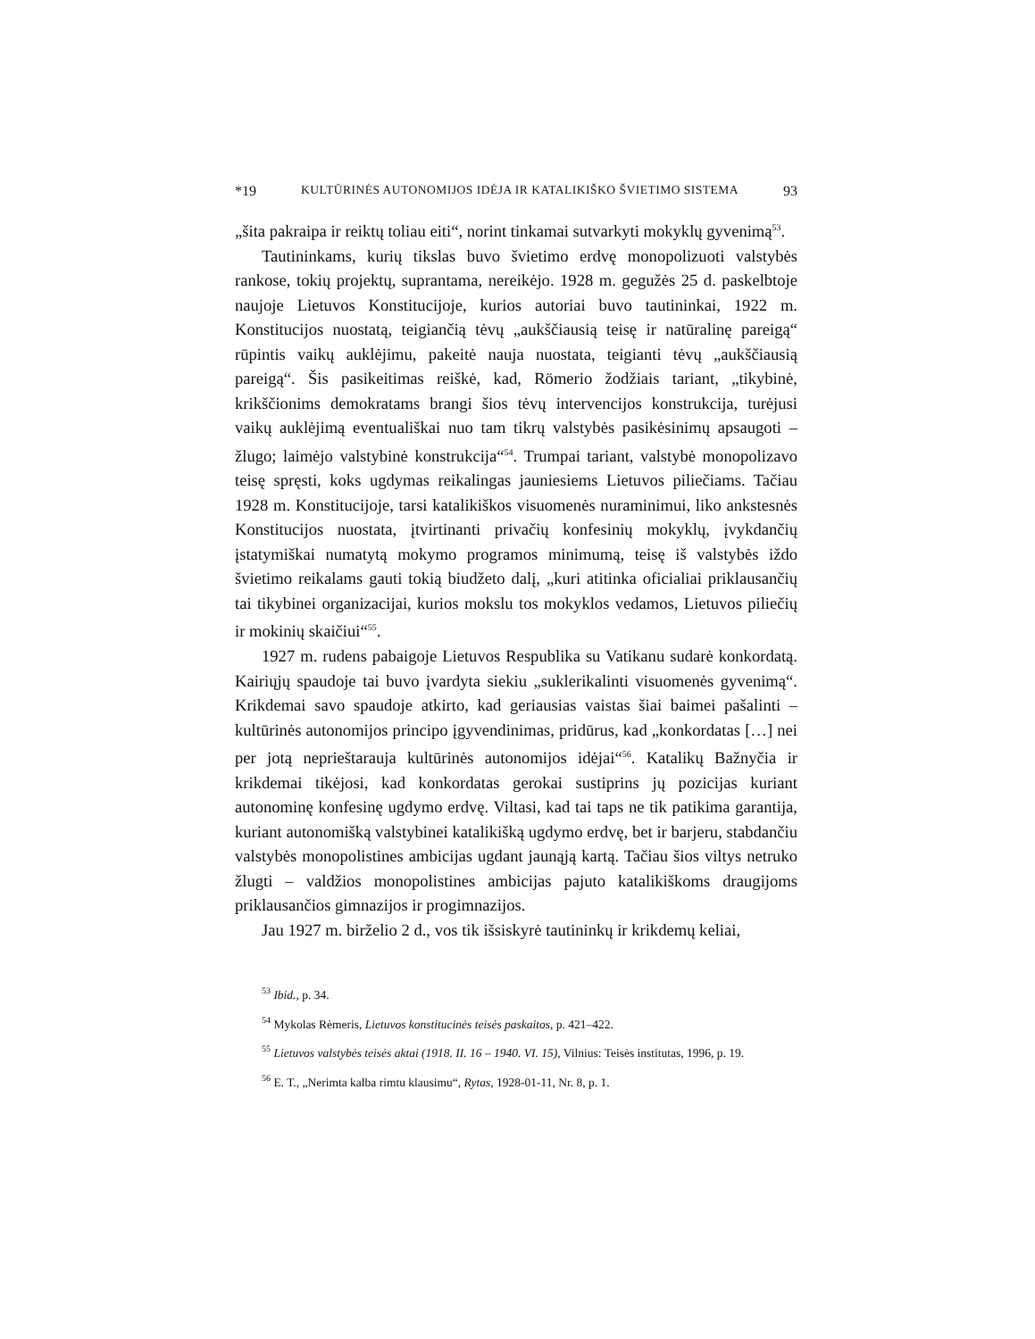*19 KULTŪRINĖS AUTONOMIJOS IDĖJA IR KATALIKIŠKO ŠVIETIMO SISTEMA 93
„šita pakraipa ir reiktų toliau eiti“, norint tinkamai sutvarkyti mokyklų gyvenimą<sup>53</sup>.
Tautininkams, kurių tikslas buvo švietimo erdvę monopolizuoti valstybės rankose, tokių projektų, suprantama, nereikėjo. 1928 m. gegužės 25 d. paskelbtoje naujoje Lietuvos Konstitucijoje, kurios autoriai buvo tautininkai, 1922 m. Konstitucijos nuostatą, teigiančią tėvų „aukščiausią teisę ir natūralinę pareigą“ rūpintis vaikų auklėjimu, pakeitė nauja nuostata, teigianti tėvų „aukščiausią pareigą“. Šis pasikeitimas reiškė, kad, Römerio žodžiais tariant, „tikybinė, krikščionims demokratams brangi šios tėvų intervencijos konstrukcija, turėjusi vaikų auklėjimą eventuališkai nuo tam tikrų valstybės pasikėsinimų apsaugoti – žlugo; laimėjo valstybinė konstrukcija“<sup>54</sup>. Trumpai tariant, valstybė monopolizavo teisę spręsti, koks ugdymas reikalingas jauniesiems Lietuvos piliečiams. Tačiau 1928 m. Konstitucijoje, tarsi katalikiškos visuomenės nuraminimui, liko ankstesnės Konstitucijos nuostata, įtvirtinanti privačių konfesinių mokyklų, įvykdančių įstatymiškai numatytą mokymo programos minimumą, teisę iš valstybės iždo švietimo reikalams gauti tokią biudžeto dalį, „kuri atitinka oficialiai priklausančių tai tikybinei organizacijai, kurios mokslu tos mokyklos vedamos, Lietuvos piliečių ir mokinių skaičiui“<sup>55</sup>.
1927 m. rudens pabaigoje Lietuvos Respublika su Vatikanu sudarė konkordatą. Kairiųjų spaudoje tai buvo įvardyta siekiu „suklerikalinti visuomenės gyvenimą“. Krikdemai savo spaudoje atkirto, kad geriausias vaistas šiai baimei pašalinti – kultūrinės autonomijos principo įgyvendinimas, pridūrus, kad „konkordatas […] nei per jotą neprieštarauja kultūrinės autonomijos idėjai“<sup>56</sup>. Katalikų Bažnyčia ir krikdemai tikėjosi, kad konkordatas gerokai sustiprins jų pozicijas kuriant autonominę konfesinę ugdymo erdvę. Viltasi, kad tai taps ne tik patikima garantija, kuriant autonomišką valstybinei katalikišką ugdymo erdvę, bet ir barjeru, stabdančiu valstybės monopolistines ambicijas ugdant jaunąją kartą. Tačiau šios viltys netruko žlugti – valdžios monopolistines ambicijas pajuto katalikiškoms draugijoms priklausančios gimnazijos ir progimnazijos.
Jau 1927 m. birželio 2 d., vos tik išsiskyrė tautininkų ir krikdemų keliai,
<sup>53</sup> Ibid., p. 34.
<sup>54</sup> Mykolas Rėmeris, Lietuvos konstitucinės teisės paskaitos, p. 421–422.
<sup>55</sup> Lietuvos valstybės teisės aktai (1918. II. 16 – 1940. VI. 15), Vilnius: Teisės institutas, 1996, p. 19.
<sup>56</sup> E. T., „Nerimta kalba rimtu klausimu“, Rytas, 1928-01-11, Nr. 8, p. 1.